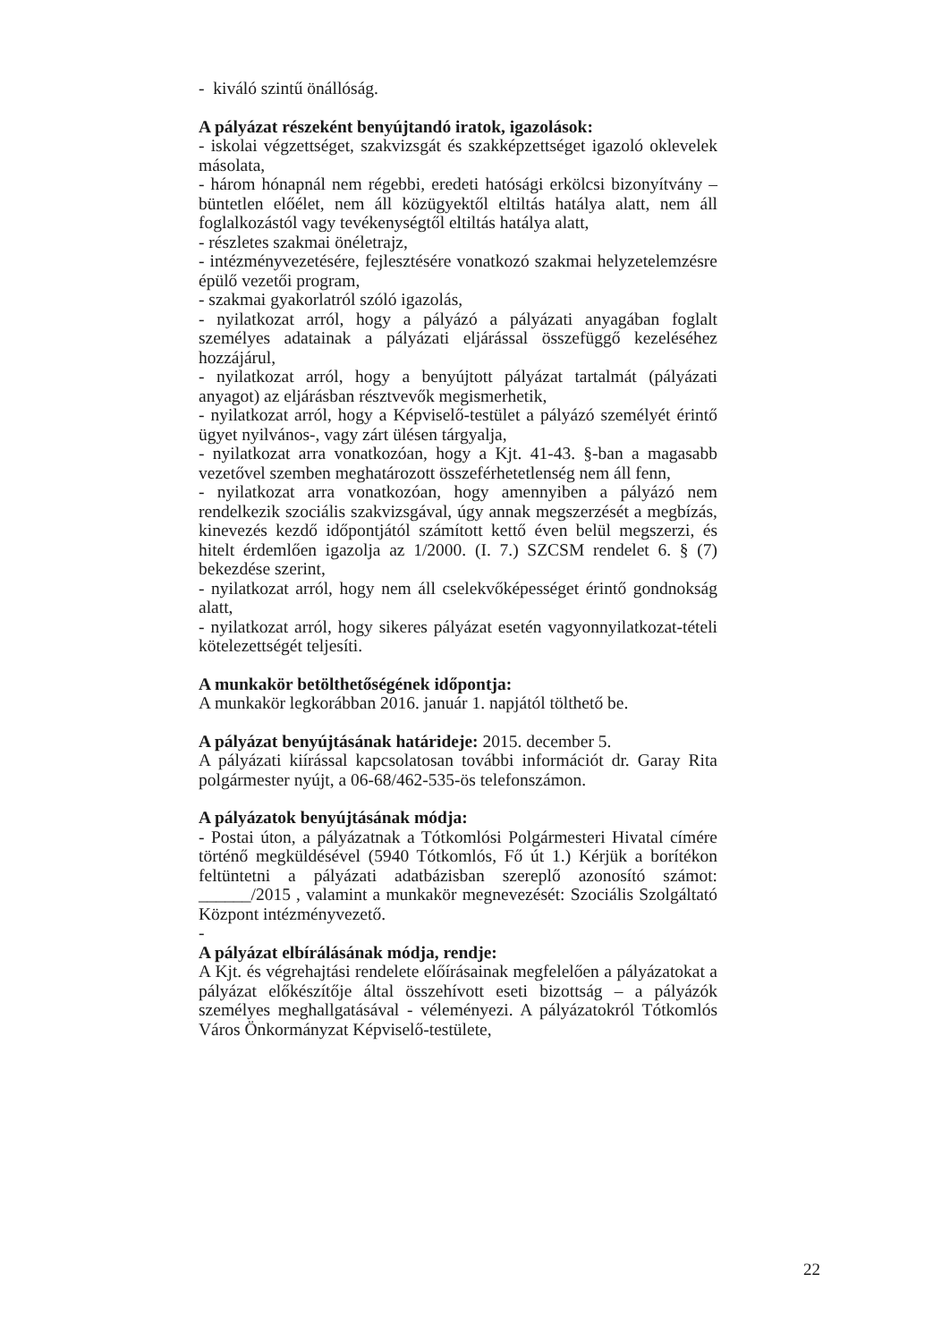- kiváló szintű önállóság.
A pályázat részeként benyújtandó iratok, igazolások:
- iskolai végzettséget, szakvizsgát és szakképzettséget igazoló oklevelek másolata,
- három hónapnál nem régebbi, eredeti hatósági erkölcsi bizonyítvány – büntetlen előélet, nem áll közügyektől eltiltás hatálya alatt, nem áll foglalkozástól vagy tevékenységtől eltiltás hatálya alatt,
- részletes szakmai önéletrajz,
- intézményvezetésére, fejlesztésére vonatkozó szakmai helyzetelemzésre épülő vezetői program,
- szakmai gyakorlatról szóló igazolás,
- nyilatkozat arról, hogy a pályázó a pályázati anyagában foglalt személyes adatainak a pályázati eljárással összefüggő kezeléséhez hozzájárul,
- nyilatkozat arról, hogy a benyújtott pályázat tartalmát (pályázati anyagot) az eljárásban résztvevők megismerhetik,
- nyilatkozat arról, hogy a Képviselő-testület a pályázó személyét érintő ügyet nyilvános-, vagy zárt ülésen tárgyalja,
- nyilatkozat arra vonatkozóan, hogy a Kjt. 41-43. §-ban a magasabb vezetővel szemben meghatározott összeférhetetlenség nem áll fenn,
- nyilatkozat arra vonatkozóan, hogy amennyiben a pályázó nem rendelkezik szociális szakvizsgával, úgy annak megszerzését a megbízás, kinevezés kezdő időpontjától számított kettő éven belül megszerzi, és hitelt érdemlően igazolja az 1/2000. (I. 7.) SZCSM rendelet 6. § (7) bekezdése szerint,
- nyilatkozat arról, hogy nem áll cselekvőképességet érintő gondnokság alatt,
- nyilatkozat arról, hogy sikeres pályázat esetén vagyonnyilatkozat-tételi kötelezettségét teljesíti.
A munkakör betölthetőségének időpontja:
A munkakör legkorábban 2016. január 1. napjától tölthető be.
A pályázat benyújtásának határideje: 2015. december 5.
A pályázati kiírással kapcsolatosan további információt dr. Garay Rita polgármester nyújt, a 06-68/462-535-ös telefonszámon.
A pályázatok benyújtásának módja:
- Postai úton, a pályázatnak a Tótkomlósi Polgármesteri Hivatal címére történő megküldésével (5940 Tótkomlós, Fő út 1.) Kérjük a borítékon feltüntetni a pályázati adatbázisban szereplő azonosító számot: ______/2015 , valamint a munkakör megnevezését: Szociális Szolgáltató Központ intézményvezető.
-
A pályázat elbírálásának módja, rendje:
A Kjt. és végrehajtási rendelete előírásainak megfelelően a pályázatokat a pályázat előkészítője által összehívott eseti bizottság – a pályázók személyes meghallgatásával - véleményezi. A pályázatokról Tótkomlós Város Önkormányzat Képviselő-testülete,
22